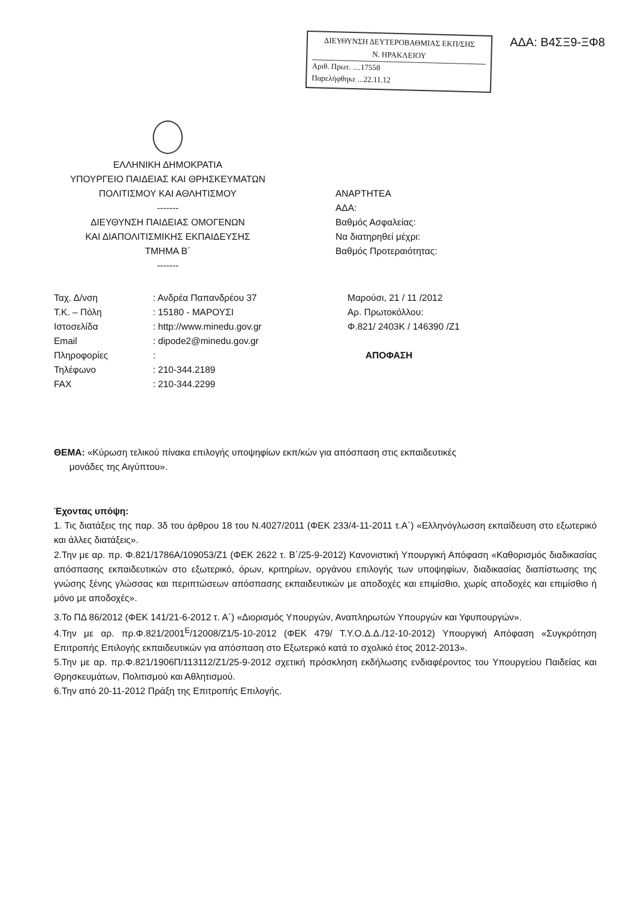ΔΙΕΥΘΥΝΣΗ ΔΕΥΤΕΡΟΒΑΘΜΙΑΣ ΕΚΠ/ΣΗΣ
Ν. ΗΡΑΚΛΕΙΟΥ
Αριθ. Πρωτ. ....17558
Παρελήφθηκε ...22.11.12
ΑΔΑ: Β4ΣΞ9-ΞΦ8
ΕΛΛΗΝΙΚΗ ΔΗΜΟΚΡΑΤΙΑ
ΥΠΟΥΡΓΕΙΟ ΠΑΙΔΕΙΑΣ ΚΑΙ ΘΡΗΣΚΕΥΜΑΤΩΝ
ΠΟΛΙΤΙΣΜΟΥ ΚΑΙ ΑΘΛΗΤΙΣΜΟΥ
-------
ΔΙΕΥΘΥΝΣΗ ΠΑΙΔΕΙΑΣ ΟΜΟΓΕΝΩΝ
ΚΑΙ ΔΙΑΠΟΛΙΤΙΣΜΙΚΗΣ ΕΚΠΑΙΔΕΥΣΗΣ
ΤΜΗΜΑ Β΄
-------
ΑΝΑΡΤΗΤΕΑ
ΑΔΑ:
Βαθμός Ασφαλείας:
Να διατηρηθεί μέχρι:
Βαθμός Προτεραιότητας:
| Ταχ. Δ/νση | : Ανδρέα Παπανδρέου 37 |
| Τ.Κ. – Πόλη | : 15180 - ΜΑΡΟΥΣΙ |
| Ιστοσελίδα | : http://www.minedu.gov.gr |
| Email | : dipode2@minedu.gov.gr |
| Πληροφορίες | : |
| Τηλέφωνο | : 210-344.2189 |
| FAX | : 210-344.2299 |
Μαρούσι, 21 / 11 /2012
Αρ. Πρωτοκόλλου:
Φ.821/ 2403Κ / 146390 /Ζ1
ΑΠΟΦΑΣΗ
ΘΕΜΑ: «Κύρωση τελικού πίνακα επιλογής υποψηφίων εκπ/κών για απόσπαση στις εκπαιδευτικές
μονάδες της Αιγύπτου».
Έχοντας υπόψη:
1. Τις διατάξεις της παρ. 3δ του άρθρου 18 του Ν.4027/2011 (ΦΕΚ 233/4-11-2011 τ.Α΄) «Ελληνόγλωσση εκπαίδευση στο εξωτερικό και άλλες διατάξεις».
2.Την με αρ. πρ. Φ.821/1786Α/109053/Ζ1 (ΦΕΚ 2622 τ. Β΄/25-9-2012) Κανονιστική Υπουργική Απόφαση «Καθορισμός διαδικασίας απόσπασης εκπαιδευτικών στο εξωτερικό, όρων, κριτηρίων, οργάνου επιλογής των υποψηφίων, διαδικασίας διαπίστωσης της γνώσης ξένης γλώσσας και περιπτώσεων απόσπασης εκπαιδευτικών με αποδοχές και επιμίσθιο, χωρίς αποδοχές και επιμίσθιο ή μόνο με αποδοχές».
3.Το ΠΔ 86/2012 (ΦΕΚ 141/21-6-2012 τ. Α΄) «Διορισμός Υπουργών, Αναπληρωτών Υπουργών και Υφυπουργών».
4.Την με αρ. πρ.Φ.821/2001<sup>Ε</sup>/12008/Ζ1/5-10-2012 (ΦΕΚ 479/ Τ.Υ.Ο.Δ.Δ./12-10-2012) Υπουργική Απόφαση «Συγκρότηση Επιτροπής Επιλογής εκπαιδευτικών για απόσπαση στο Εξωτερικό κατά το σχολικό έτος 2012-2013».
5.Την με αρ. πρ.Φ.821/1906Π/113112/Ζ1/25-9-2012 σχετική πρόσκληση εκδήλωσης ενδιαφέροντος του Υπουργείου Παιδείας και Θρησκευμάτων, Πολιτισμού και Αθλητισμού.
6.Την από 20-11-2012 Πράξη της Επιτροπής Επιλογής.